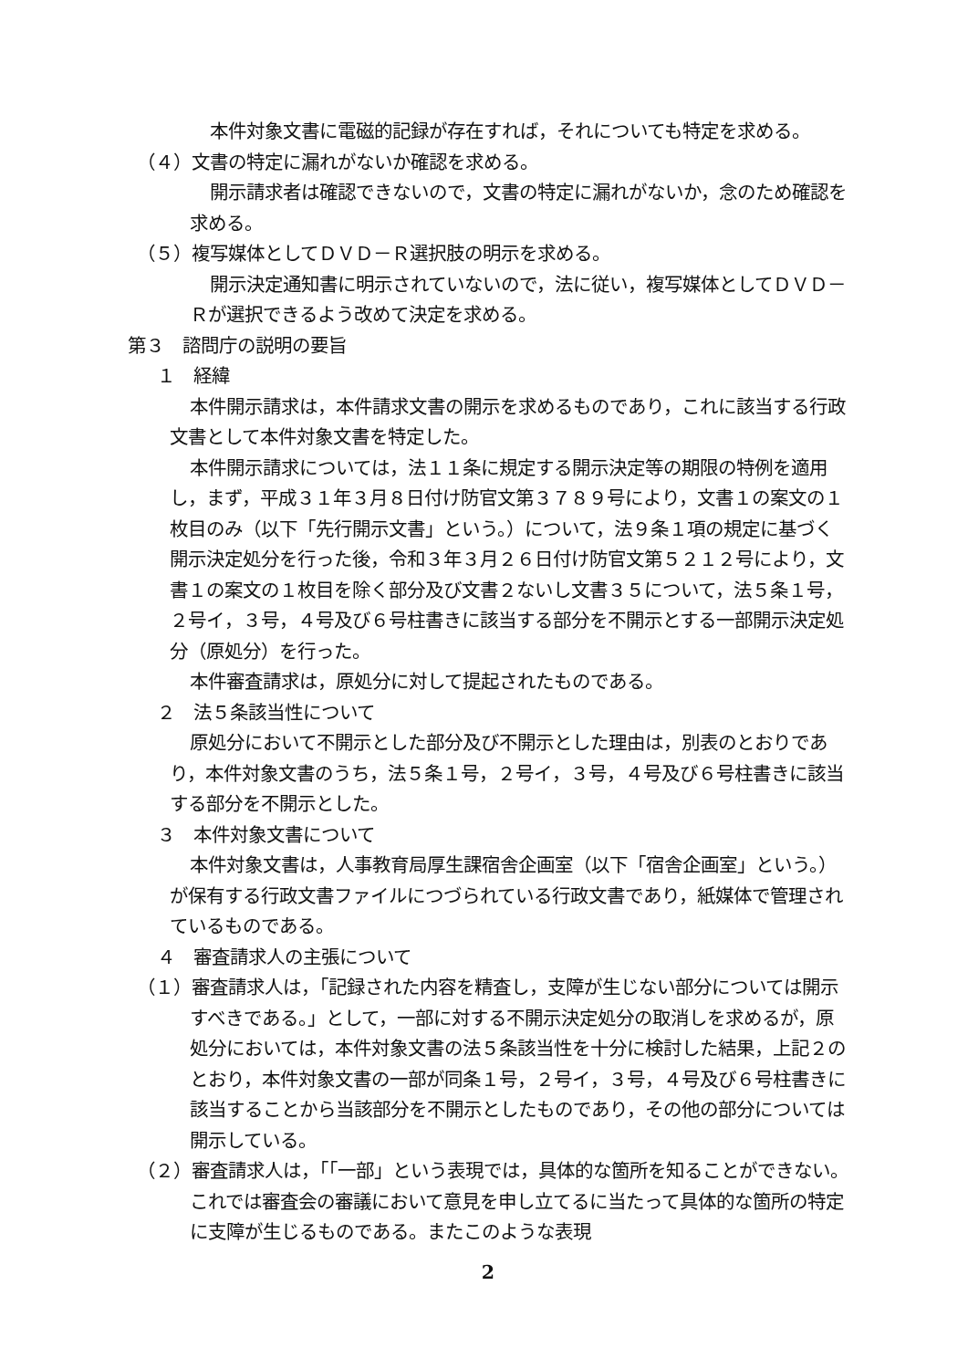本件対象文書に電磁的記録が存在すれば，それについても特定を求める。
（４）文書の特定に漏れがないか確認を求める。
開示請求者は確認できないので，文書の特定に漏れがないか，念のため確認を求める。
（５）複写媒体としてＤＶＤ－Ｒ選択肢の明示を求める。
開示決定通知書に明示されていないので，法に従い，複写媒体としてＤＶＤ－Ｒが選択できるよう改めて決定を求める。
第３　諮問庁の説明の要旨
１　経緯
本件開示請求は，本件請求文書の開示を求めるものであり，これに該当する行政文書として本件対象文書を特定した。
本件開示請求については，法１１条に規定する開示決定等の期限の特例を適用し，まず，平成３１年３月８日付け防官文第３７８９号により，文書１の案文の１枚目のみ（以下「先行開示文書」という。）について，法９条１項の規定に基づく開示決定処分を行った後，令和３年３月２６日付け防官文第５２１２号により，文書１の案文の１枚目を除く部分及び文書２ないし文書３５について，法５条１号，２号イ，３号，４号及び６号柱書きに該当する部分を不開示とする一部開示決定処分（原処分）を行った。
本件審査請求は，原処分に対して提起されたものである。
２　法５条該当性について
原処分において不開示とした部分及び不開示とした理由は，別表のとおりであり，本件対象文書のうち，法５条１号，２号イ，３号，４号及び６号柱書きに該当する部分を不開示とした。
３　本件対象文書について
本件対象文書は，人事教育局厚生課宿舎企画室（以下「宿舎企画室」という。）が保有する行政文書ファイルにつづられている行政文書であり，紙媒体で管理されているものである。
４　審査請求人の主張について
（１）審査請求人は，「記録された内容を精査し，支障が生じない部分については開示すべきである。」として，一部に対する不開示決定処分の取消しを求めるが，原処分においては，本件対象文書の法５条該当性を十分に検討した結果，上記２のとおり，本件対象文書の一部が同条１号，２号イ，３号，４号及び６号柱書きに該当することから当該部分を不開示としたものであり，その他の部分については開示している。
（２）審査請求人は，「「一部」という表現では，具体的な箇所を知ることができない。これでは審査会の審議において意見を申し立てるに当たって具体的な箇所の特定に支障が生じるものである。またこのような表現
2